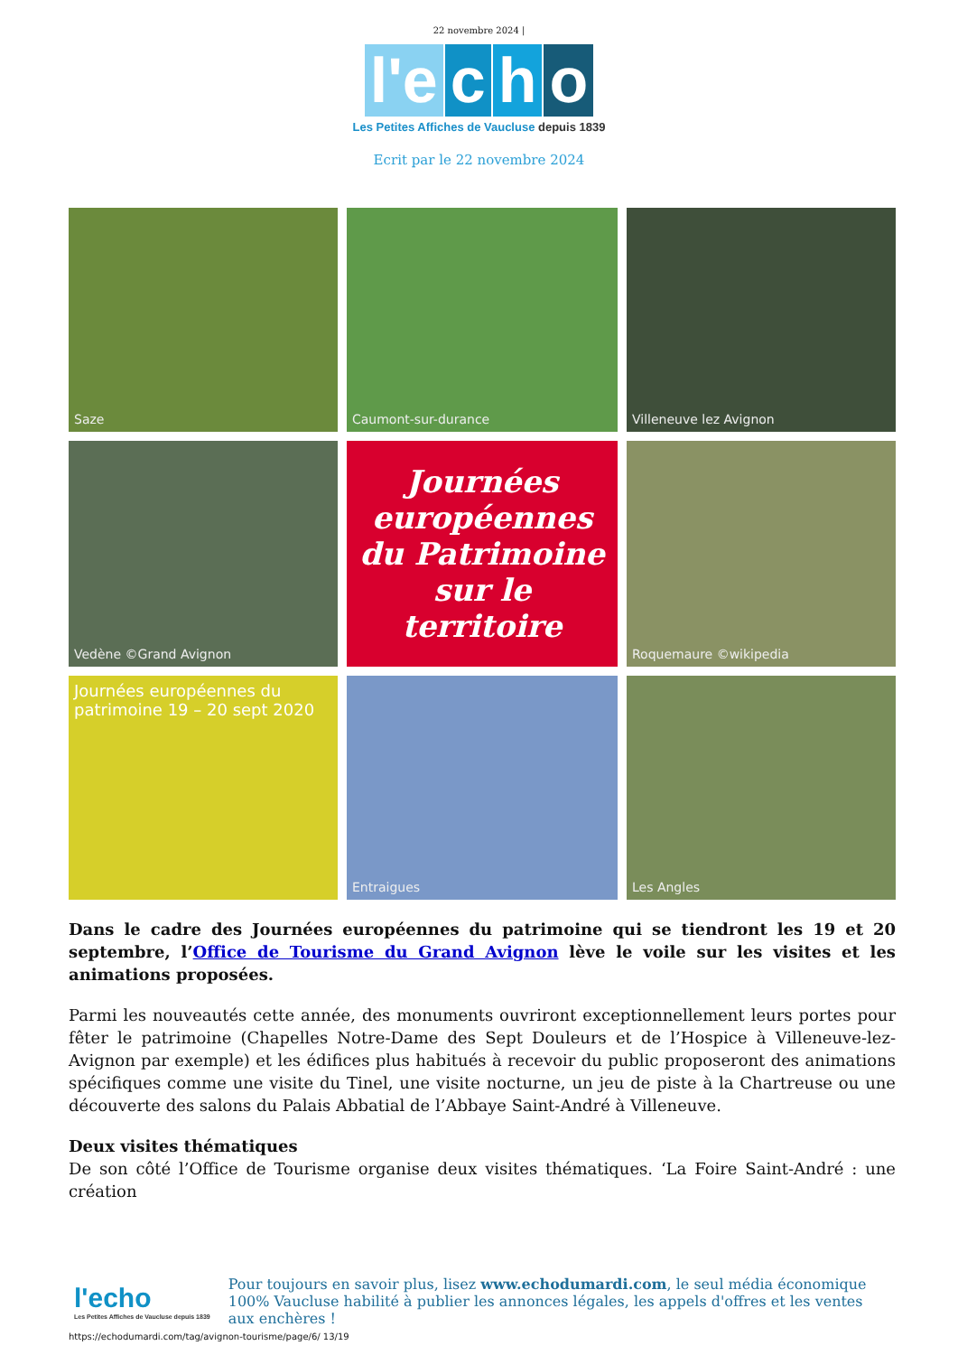22 novembre 2024 |
l'e c h o
Les Petites Affiches de Vaucluse depuis 1839
Ecrit par le 22 novembre 2024
Saze
Caumont-sur-durance
Villeneuve lez Avignon
Vedène ©Grand Avignon
Journées européennes du Patrimoine sur le territoire
Roquemaure ©wikipedia
Journées européennes du patrimoine 19 – 20 sept 2020
Entraigues
Les Angles
Dans le cadre des Journées européennes du patrimoine qui se tiendront les 19 et 20 septembre, l’Office de Tourisme du Grand Avignon lève le voile sur les visites et les animations proposées.
Parmi les nouveautés cette année, des monuments ouvriront exceptionnellement leurs portes pour fêter le patrimoine (Chapelles Notre-Dame des Sept Douleurs et de l’Hospice à Villeneuve-lez-Avignon par exemple) et les édifices plus habitués à recevoir du public proposeront des animations spécifiques comme une visite du Tinel, une visite nocturne, un jeu de piste à la Chartreuse ou une découverte des salons du Palais Abbatial de l’Abbaye Saint-André à Villeneuve.
Deux visites thématiques
De son côté l’Office de Tourisme organise deux visites thématiques. ‘La Foire Saint-André : une création
l'echo
Les Petites Affiches de Vaucluse depuis 1839
Pour toujours en savoir plus, lisez www.echodumardi.com, le seul média économique 100% Vaucluse habilité à publier les annonces légales, les appels d'offres et les ventes aux enchères !
https://echodumardi.com/tag/avignon-tourisme/page/6/ 13/19